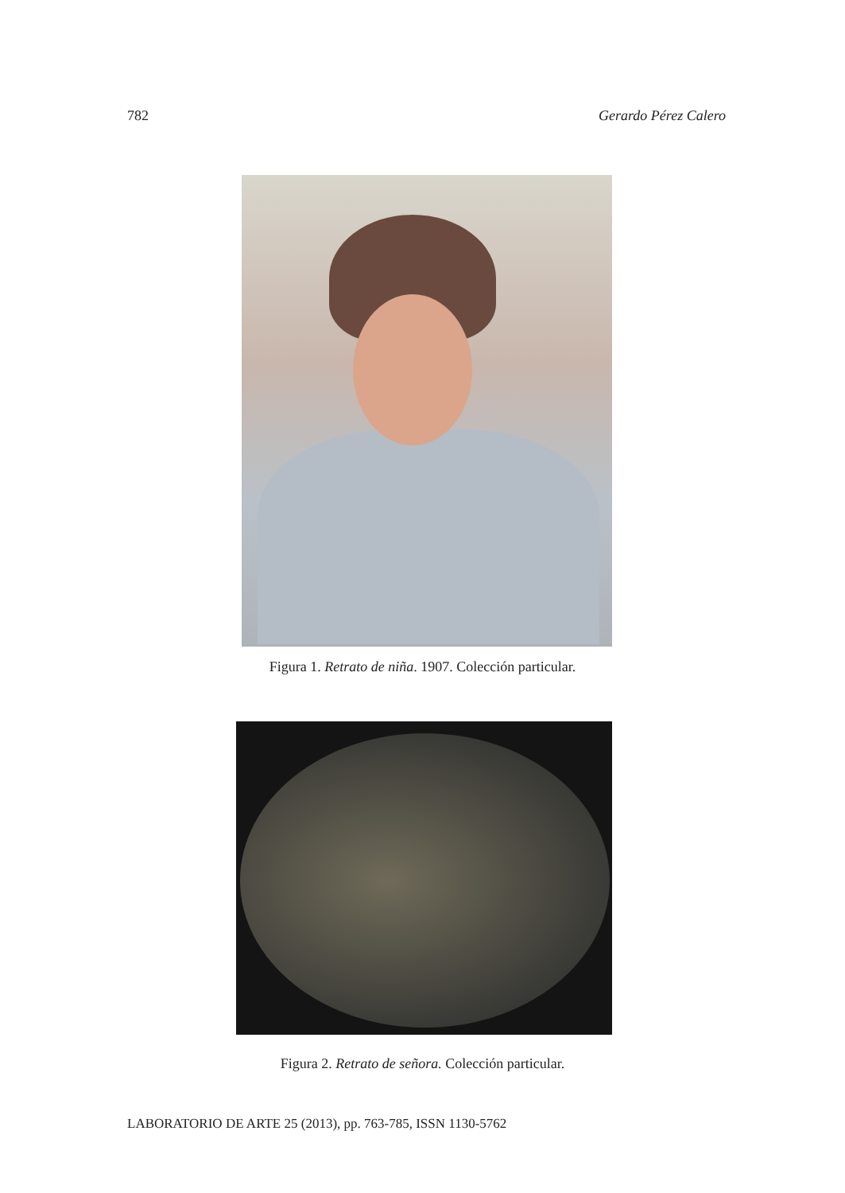782 Gerardo Pérez Calero
Figura 1. Retrato de niña. 1907. Colección particular.
Figura 2. Retrato de señora. Colección particular.
LABORATORIO DE ARTE 25 (2013), pp. 763-785, ISSN 1130-5762